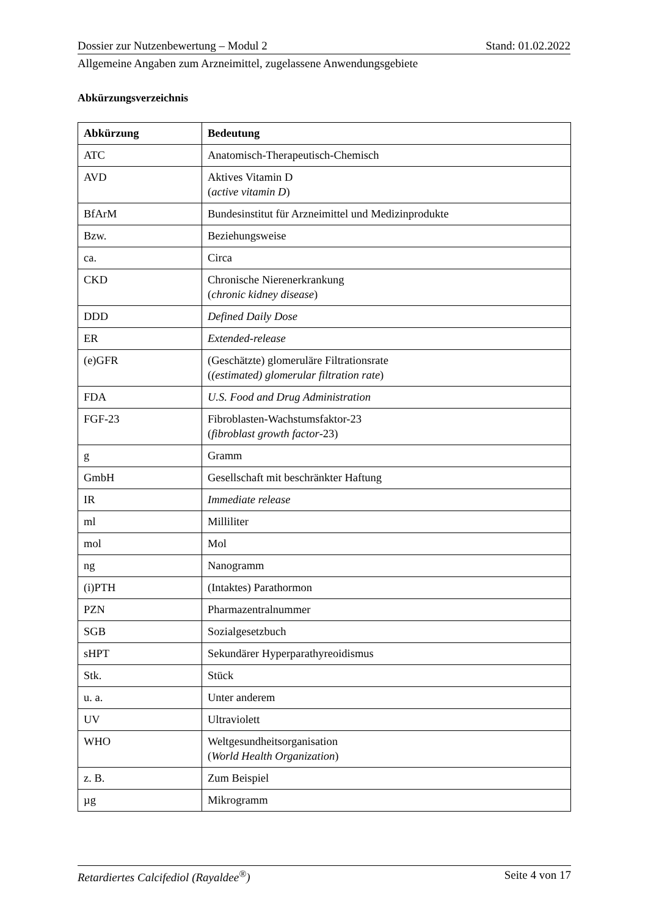Dossier zur Nutzenbewertung – Modul 2 Stand: 01.02.2022
Allgemeine Angaben zum Arzneimittel, zugelassene Anwendungsgebiete
Abkürzungsverzeichnis
| Abkürzung | Bedeutung |
| --- | --- |
| ATC | Anatomisch-Therapeutisch-Chemisch |
| AVD | Aktives Vitamin D ( active vitamin D ) |
| BfArM | Bundesinstitut für Arzneimittel und Medizinprodukte |
| Bzw. | Beziehungsweise |
| ca. | Circa |
| CKD | Chronische Nierenerkrankung ( chronic kidney disease ) |
| DDD | Defined Daily Dose |
| ER | Extended-release |
| (e)GFR | (Geschätzte) glomeruläre Filtrationsrate ( (estimated) glomerular filtration rate ) |
| FDA | U.S. Food and Drug Administration |
| FGF-23 | Fibroblasten-Wachstumsfaktor-23 ( fibroblast growth factor -23) |
| g | Gramm |
| GmbH | Gesellschaft mit beschränkter Haftung |
| IR | Immediate release |
| ml | Milliliter |
| mol | Mol |
| ng | Nanogramm |
| (i)PTH | (Intaktes) Parathormon |
| PZN | Pharmazentralnummer |
| SGB | Sozialgesetzbuch |
| sHPT | Sekundärer Hyperparathyreoidismus |
| Stk. | Stück |
| u. a. | Unter anderem |
| UV | Ultraviolett |
| WHO | Weltgesundheitsorganisation ( World Health Organization ) |
| z. B. | Zum Beispiel |
| µg | Mikrogramm |
Retardiertes Calcifediol (Rayaldee<sup>®</sup>) Seite 4 von 17